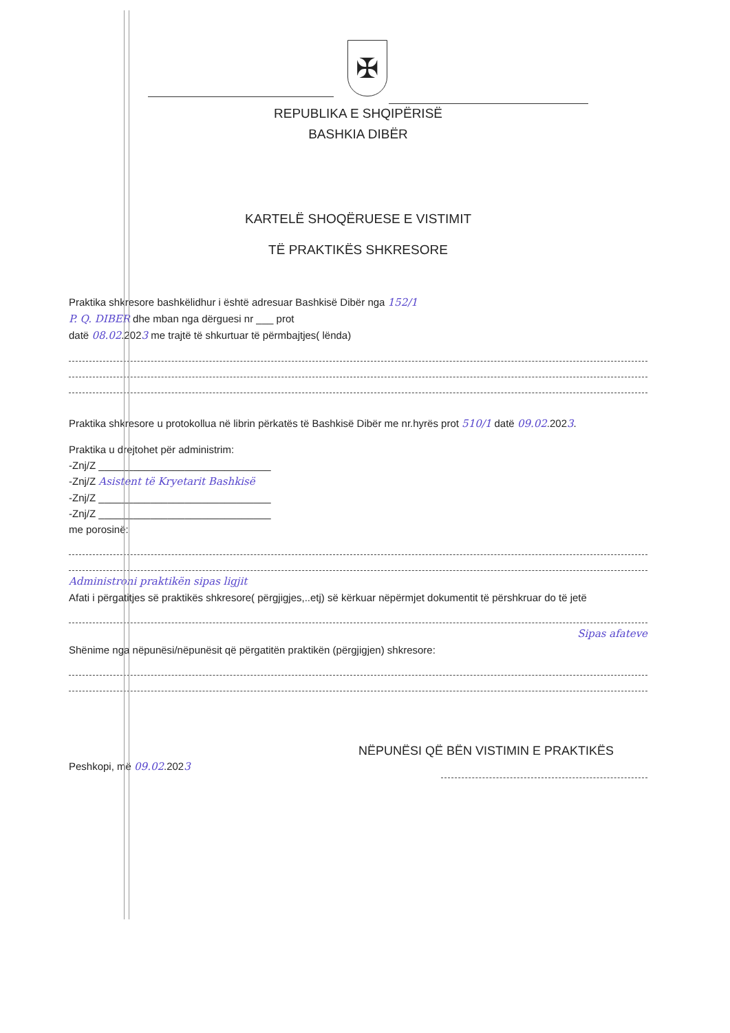✠
REPUBLIKA E SHQIPËRISË
BASHKIA DIBËR
KARTELË SHOQËRUESE E VISTIMIT
TË PRAKTIKËS SHKRESORE
Praktika shkresore bashkëlidhur i është adresuar Bashkisë Dibër nga 152/1
P. Q. DIBER dhe mban nga dërguesi nr ___ prot
datë 08.02.2023 me trajtë të shkurtuar të përmbajtjes( lënda)
Praktika shkresore u protokollua në librin përkatës të Bashkisë Dibër me nr.hyrës prot 510/1 datë 09.02.2023.
Praktika u drejtohet për administrim:
-Znj/Z ______________________________
-Znj/Z Asistent të Kryetarit Bashkisë
-Znj/Z ______________________________
-Znj/Z ______________________________
me porosinë:
Administroni praktikën sipas ligjit
Afati i përgatitjes së praktikës shkresore( përgjigjes,..etj) së kërkuar nëpërmjet dokumentit të përshkruar do të jetë
Sipas afateve
Shënime nga nëpunësi/nëpunësit që përgatitën praktikën (përgjigjen) shkresore:
Peshkopi, më 09.02.2023
NËPUNËSI QË BËN VISTIMIN E PRAKTIKËS